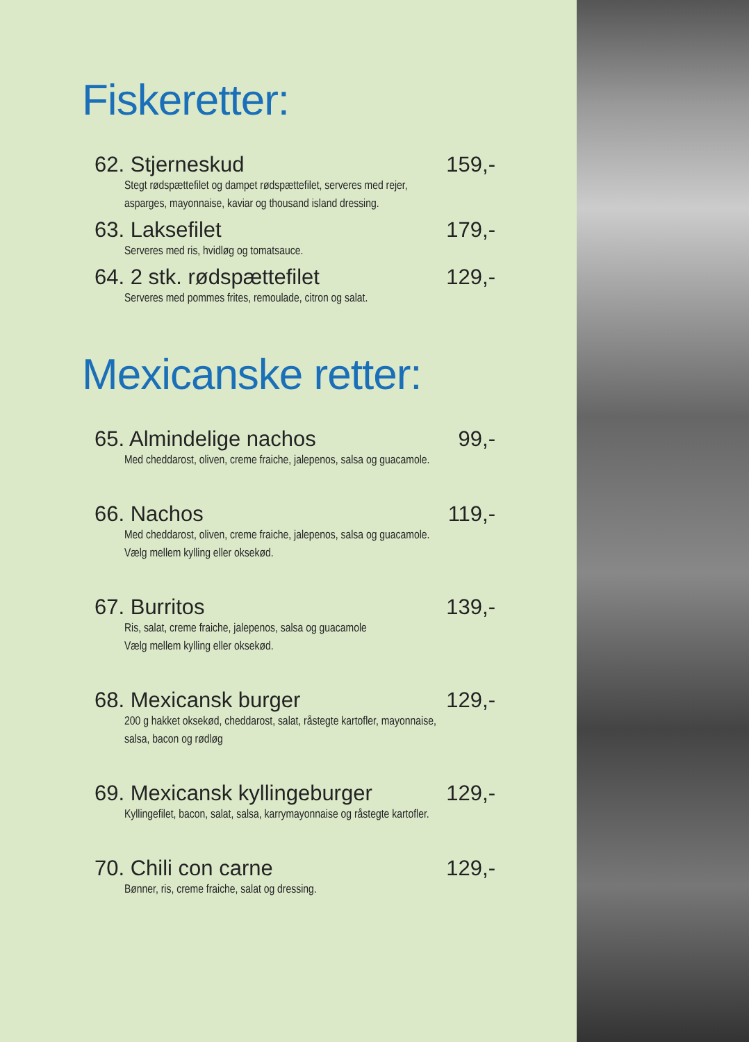Fiskeretter:
62. Stjerneskud 159,-
Stegt rødspættefilet og dampet rødspættefilet, serveres med rejer,
asparges, mayonnaise, kaviar og thousand island dressing.
63. Laksefilet 179,-
Serveres med ris, hvidløg og tomatsauce.
64. 2 stk. rødspættefilet 129,-
Serveres med pommes frites, remoulade, citron og salat.
Mexicanske retter:
65. Almindelige nachos 99,-
Med cheddarost, oliven, creme fraiche, jalepenos, salsa og guacamole.
66. Nachos 119,-
Med cheddarost, oliven, creme fraiche, jalepenos, salsa og guacamole.
Vælg mellem kylling eller oksekød.
67. Burritos 139,-
Ris, salat, creme fraiche, jalepenos, salsa og guacamole
Vælg mellem kylling eller oksekød.
68. Mexicansk burger 129,-
200 g hakket oksekød, cheddarost, salat, råstegte kartofler, mayonnaise,
salsa, bacon og rødløg
69. Mexicansk kyllingeburger 129,-
Kyllingefilet, bacon, salat, salsa, karrymayonnaise og råstegte kartofler.
70. Chili con carne 129,-
Bønner, ris, creme fraiche, salat og dressing.